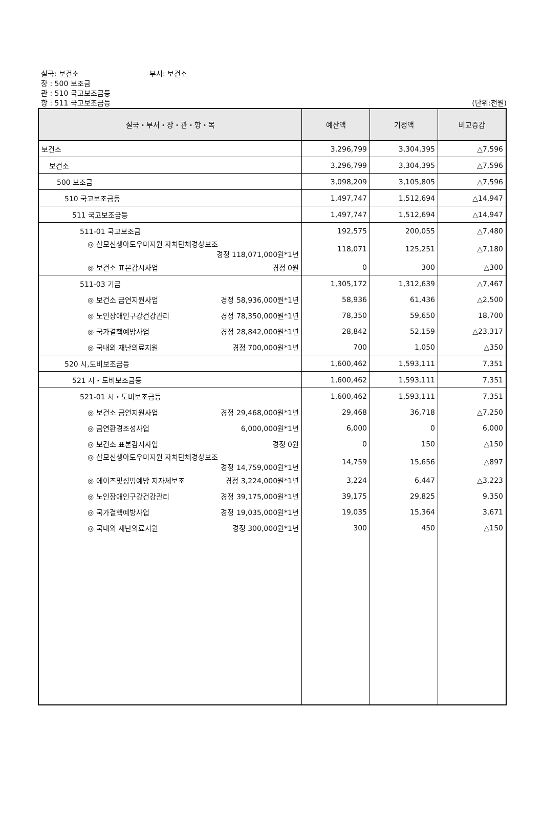실국: 보건소 부서: 보건소
장 : 500 보조금
관 : 510 국고보조금등
항 : 511 국고보조금등
(단위:천원)
| 실국・부서・장・관・항・목 | 예산액 | 기정액 | 비교증감 |
| --- | --- | --- | --- |
| 보건소 | 3,296,799 | 3,304,395 | △7,596 |
| 보건소 | 3,296,799 | 3,304,395 | △7,596 |
| 500 보조금 | 3,098,209 | 3,105,805 | △7,596 |
| 510 국고보조금등 | 1,497,747 | 1,512,694 | △14,947 |
| 511 국고보조금등 | 1,497,747 | 1,512,694 | △14,947 |
| 511-01 국고보조금 | 192,575 | 200,055 | △7,480 |
| ◎ 산모신생아도우미지원 자치단체경상보조 경정 118,071,000원*1년 | 118,071 | 125,251 | △7,180 |
| ◎ 보건소 표본감시사업 경정 0원 | 0 | 300 | △300 |
| 511-03 기금 | 1,305,172 | 1,312,639 | △7,467 |
| ◎ 보건소 금연지원사업 경정 58,936,000원*1년 | 58,936 | 61,436 | △2,500 |
| ◎ 노인장애인구강건강관리 경정 78,350,000원*1년 | 78,350 | 59,650 | 18,700 |
| ◎ 국가결핵예방사업 경정 28,842,000원*1년 | 28,842 | 52,159 | △23,317 |
| ◎ 국내외 재난의료지원 경정 700,000원*1년 | 700 | 1,050 | △350 |
| 520 시,도비보조금등 | 1,600,462 | 1,593,111 | 7,351 |
| 521 시・도비보조금등 | 1,600,462 | 1,593,111 | 7,351 |
| 521-01 시・도비보조금등 | 1,600,462 | 1,593,111 | 7,351 |
| ◎ 보건소 금연지원사업 경정 29,468,000원*1년 | 29,468 | 36,718 | △7,250 |
| ◎ 금연환경조성사업 6,000,000원*1년 | 6,000 | 0 | 6,000 |
| ◎ 보건소 표본감시사업 경정 0원 | 0 | 150 | △150 |
| ◎ 산모신생아도우미지원 자치단체경상보조 경정 14,759,000원*1년 | 14,759 | 15,656 | △897 |
| ◎ 에이즈및성병예방 지자체보조 경정 3,224,000원*1년 | 3,224 | 6,447 | △3,223 |
| ◎ 노인장애인구강건강관리 경정 39,175,000원*1년 | 39,175 | 29,825 | 9,350 |
| ◎ 국가결핵예방사업 경정 19,035,000원*1년 | 19,035 | 15,364 | 3,671 |
| ◎ 국내외 재난의료지원 경정 300,000원*1년 | 300 | 450 | △150 |